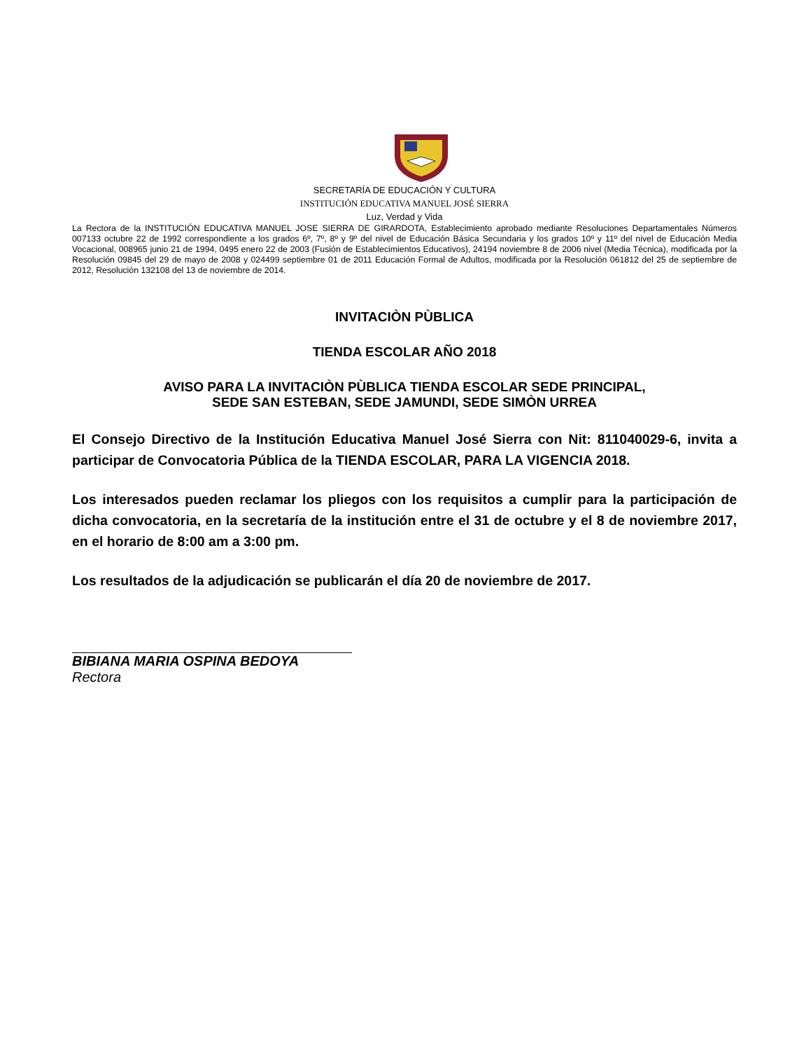SECRETARÍA DE EDUCACIÓN Y CULTURA
INSTITUCIÓN EDUCATIVA MANUEL JOSÉ SIERRA
Luz, Verdad y Vida
La Rectora de la INSTITUCIÓN EDUCATIVA MANUEL JOSE SIERRA DE GIRARDOTA, Establecimiento aprobado mediante Resoluciones Departamentales Números 007133 octubre 22 de 1992 correspondiente a los grados 6º, 7º, 8º y 9º del nivel de Educación Básica Secundaria y los grados 10º y 11º del nivel de Educación Media Vocacional, 008965 junio 21 de 1994, 0495 enero 22 de 2003 (Fusión de Establecimientos Educativos), 24194 noviembre 8 de 2006 nivel (Media Técnica), modificada por la Resolución 09845 del 29 de mayo de 2008 y 024499 septiembre 01 de 2011 Educación Formal de Adultos, modificada por la Resolución 061812 del 25 de septiembre de 2012, Resolución 132108 del 13 de noviembre de 2014.
INVITACIÒN PÙBLICA
TIENDA ESCOLAR AÑO 2018
AVISO PARA LA INVITACIÒN PÙBLICA TIENDA ESCOLAR SEDE PRINCIPAL,
SEDE SAN ESTEBAN, SEDE JAMUNDI, SEDE SIMÒN URREA
El Consejo Directivo de la Institución Educativa Manuel José Sierra con Nit: 811040029-6, invita a participar de Convocatoria Pública de la TIENDA ESCOLAR, PARA LA VIGENCIA 2018.
Los interesados pueden reclamar los pliegos con los requisitos a cumplir para la participación de dicha convocatoria, en la secretaría de la institución entre el 31 de octubre y el 8 de noviembre 2017, en el horario de 8:00 am a 3:00 pm.
Los resultados de la adjudicación se publicarán el día 20 de noviembre de 2017.
BIBIANA MARIA OSPINA BEDOYA
Rectora